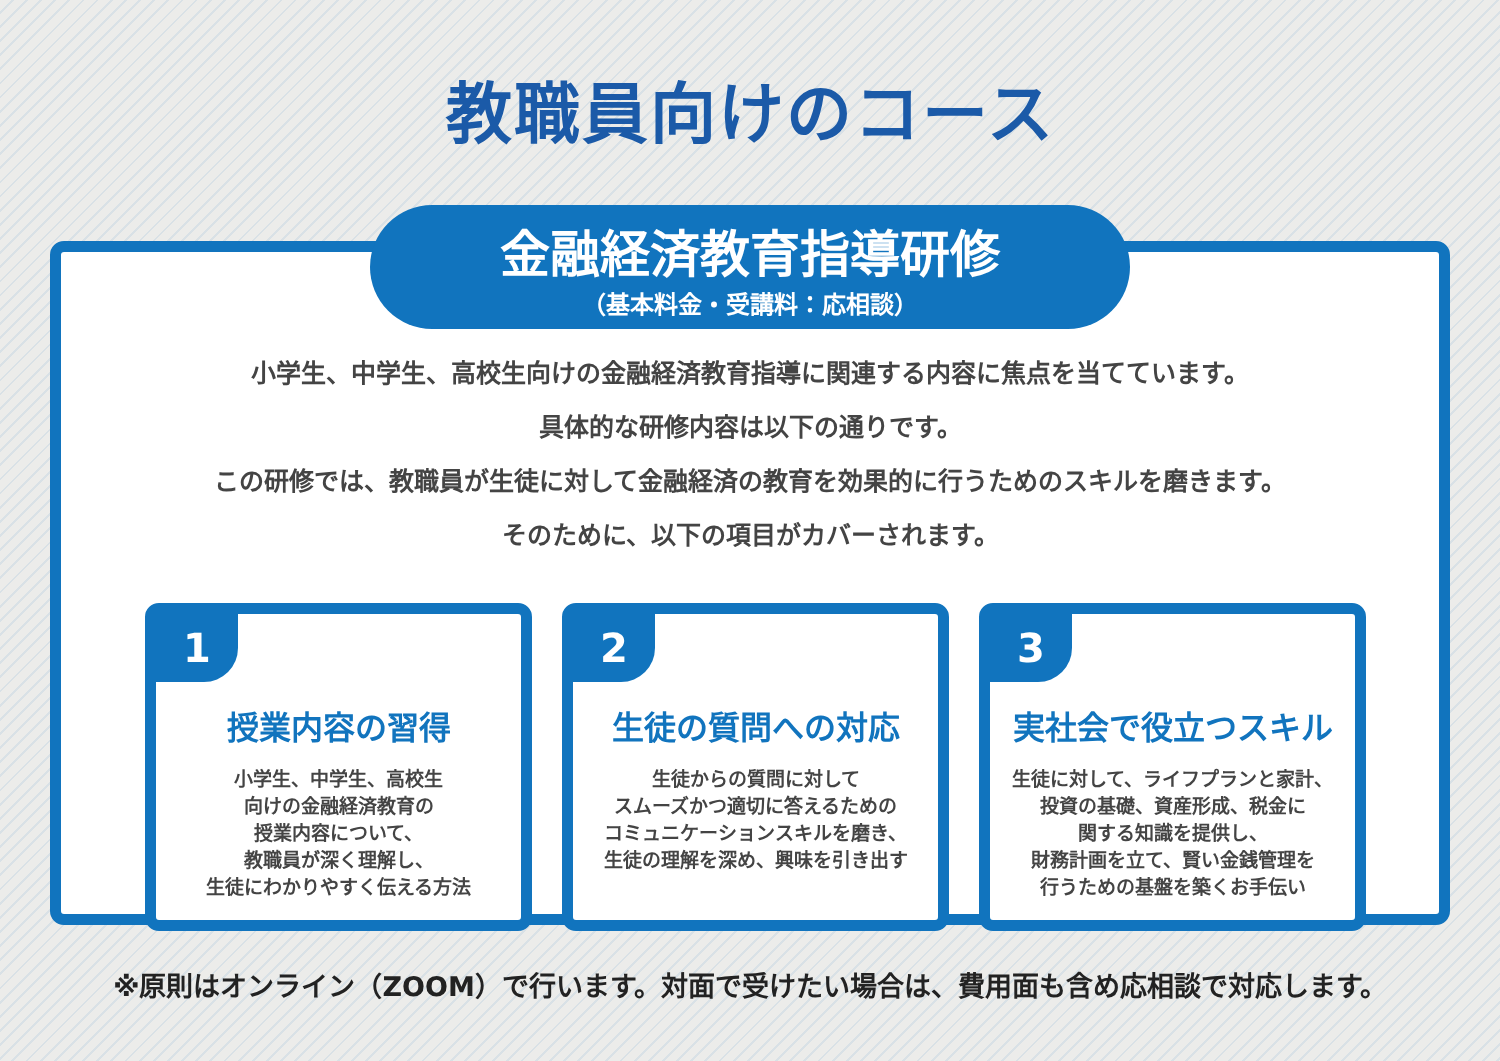教職員向けのコース
金融経済教育指導研修
（基本料金・受講料：応相談）
小学生、中学生、高校生向けの金融経済教育指導に関連する内容に焦点を当てています。
具体的な研修内容は以下の通りです。
この研修では、教職員が生徒に対して金融経済の教育を効果的に行うためのスキルを磨きます。
そのために、以下の項目がカバーされます。
1
授業内容の習得
小学生、中学生、高校生
向けの金融経済教育の
授業内容について、
教職員が深く理解し、
生徒にわかりやすく伝える方法
2
生徒の質問への対応
生徒からの質問に対して
スムーズかつ適切に答えるための
コミュニケーションスキルを磨き、
生徒の理解を深め、興味を引き出す
3
実社会で役立つスキル
生徒に対して、ライフプランと家計、
投資の基礎、資産形成、税金に
関する知識を提供し、
財務計画を立て、賢い金銭管理を
行うための基盤を築くお手伝い
※原則はオンライン（ZOOM）で行います。対面で受けたい場合は、費用面も含め応相談で対応します。